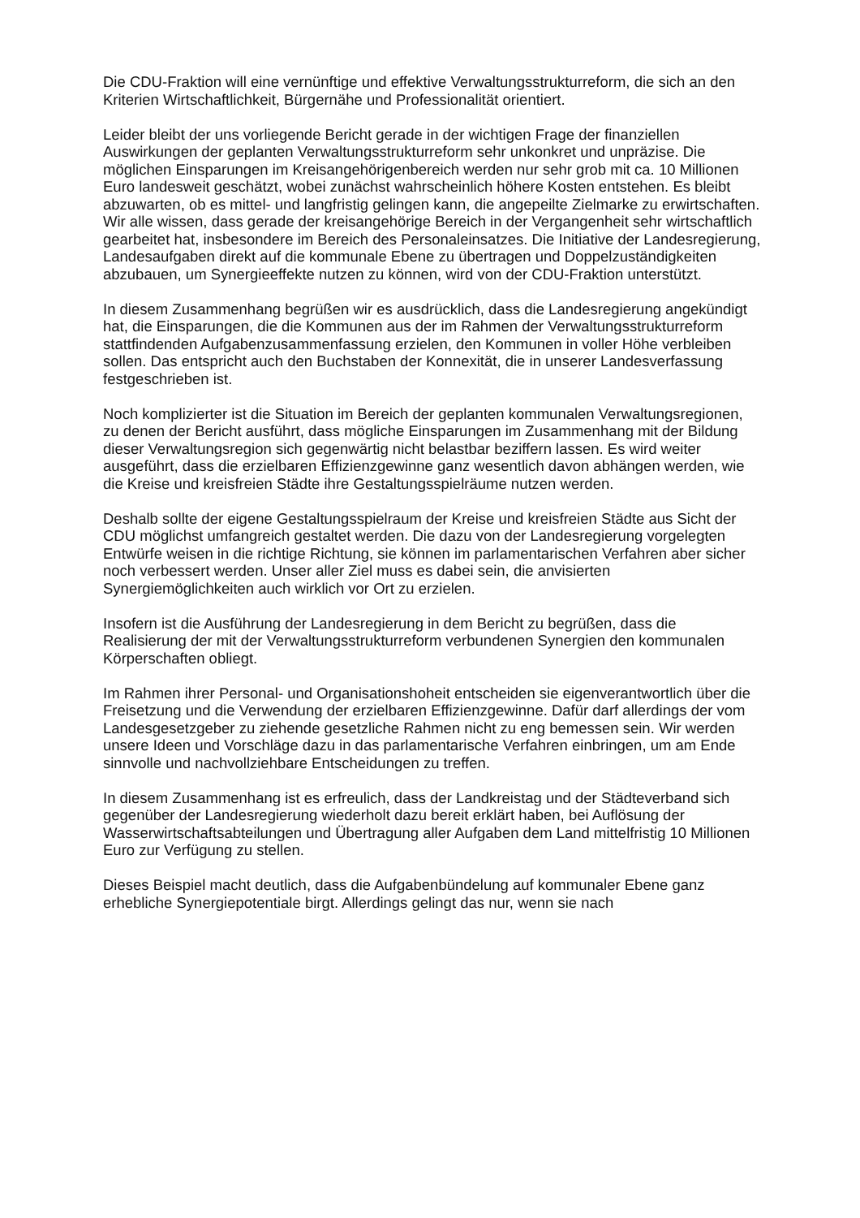Die CDU-Fraktion will eine vernünftige und effektive Verwaltungsstrukturreform, die sich an den Kriterien Wirtschaftlichkeit, Bürgernähe und Professionalität orientiert.
Leider bleibt der uns vorliegende Bericht gerade in der wichtigen Frage der finanziellen Auswirkungen der geplanten Verwaltungsstrukturreform sehr unkonkret und unpräzise. Die möglichen Einsparungen im Kreisangehörigenbereich werden nur sehr grob mit ca. 10 Millionen Euro landesweit geschätzt, wobei zunächst wahrscheinlich höhere Kosten entstehen. Es bleibt abzuwarten, ob es mittel- und langfristig gelingen kann, die angepeilte Zielmarke zu erwirtschaften. Wir alle wissen, dass gerade der kreisangehörige Bereich in der Vergangenheit sehr wirtschaftlich gearbeitet hat, insbesondere im Bereich des Personaleinsatzes. Die Initiative der Landesregierung, Landesaufgaben direkt auf die kommunale Ebene zu übertragen und Doppelzuständigkeiten abzubauen, um Synergieeffekte nutzen zu können, wird von der CDU-Fraktion unterstützt.
In diesem Zusammenhang begrüßen wir es ausdrücklich, dass die Landesregierung angekündigt hat, die Einsparungen, die die Kommunen aus der im Rahmen der Verwaltungsstrukturreform stattfindenden Aufgabenzusammenfassung erzielen, den Kommunen in voller Höhe verbleiben sollen. Das entspricht auch den Buchstaben der Konnexität, die in unserer Landesverfassung festgeschrieben ist.
Noch komplizierter ist die Situation im Bereich der geplanten kommunalen Verwaltungsregionen, zu denen der Bericht ausführt, dass mögliche Einsparungen im Zusammenhang mit der Bildung dieser Verwaltungsregion sich gegenwärtig nicht belastbar beziffern lassen. Es wird weiter ausgeführt, dass die erzielbaren Effizienzgewinne ganz wesentlich davon abhängen werden, wie die Kreise und kreisfreien Städte ihre Gestaltungsspielräume nutzen werden.
Deshalb sollte der eigene Gestaltungsspielraum der Kreise und kreisfreien Städte aus Sicht der CDU möglichst umfangreich gestaltet werden. Die dazu von der Landesregierung vorgelegten Entwürfe weisen in die richtige Richtung, sie können im parlamentarischen Verfahren aber sicher noch verbessert werden. Unser aller Ziel muss es dabei sein, die anvisierten Synergiemöglichkeiten auch wirklich vor Ort zu erzielen.
Insofern ist die Ausführung der Landesregierung in dem Bericht zu begrüßen, dass die Realisierung der mit der Verwaltungsstrukturreform verbundenen Synergien den kommunalen Körperschaften obliegt.
Im Rahmen ihrer Personal- und Organisationshoheit entscheiden sie eigenverantwortlich über die Freisetzung und die Verwendung der erzielbaren Effizienzgewinne. Dafür darf allerdings der vom Landesgesetzgeber zu ziehende gesetzliche Rahmen nicht zu eng bemessen sein. Wir werden unsere Ideen und Vorschläge dazu in das parlamentarische Verfahren einbringen, um am Ende sinnvolle und nachvollziehbare Entscheidungen zu treffen.
In diesem Zusammenhang ist es erfreulich, dass der Landkreistag und der Städteverband sich gegenüber der Landesregierung wiederholt dazu bereit erklärt haben, bei Auflösung der Wasserwirtschaftsabteilungen und Übertragung aller Aufgaben dem Land mittelfristig 10 Millionen Euro zur Verfügung zu stellen.
Dieses Beispiel macht deutlich, dass die Aufgabenbündelung auf kommunaler Ebene ganz erhebliche Synergiepotentiale birgt. Allerdings gelingt das nur, wenn sie nach